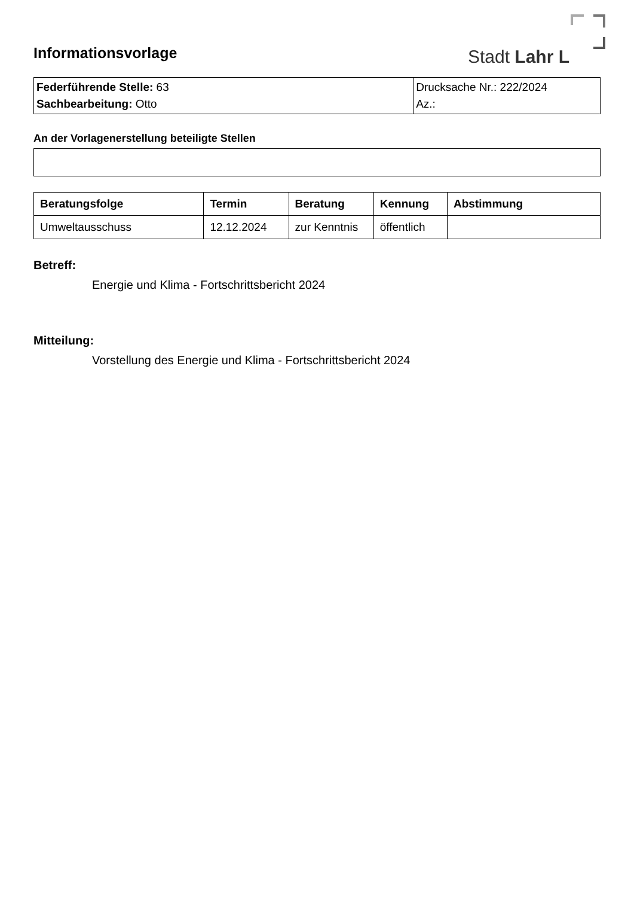Stadt Lahr L
Informationsvorlage
| Federführende Stelle: 63 Sachbearbeitung: Otto | Drucksache Nr.: 222/2024 Az.: |
An der Vorlagenerstellung beteiligte Stellen
| Beratungsfolge | Termin | Beratung | Kennung | Abstimmung |
| --- | --- | --- | --- | --- |
| Umweltausschuss | 12.12.2024 | zur Kenntnis | öffentlich | |
Betreff:
Energie und Klima - Fortschrittsbericht 2024
Mitteilung:
Vorstellung des Energie und Klima - Fortschrittsbericht 2024